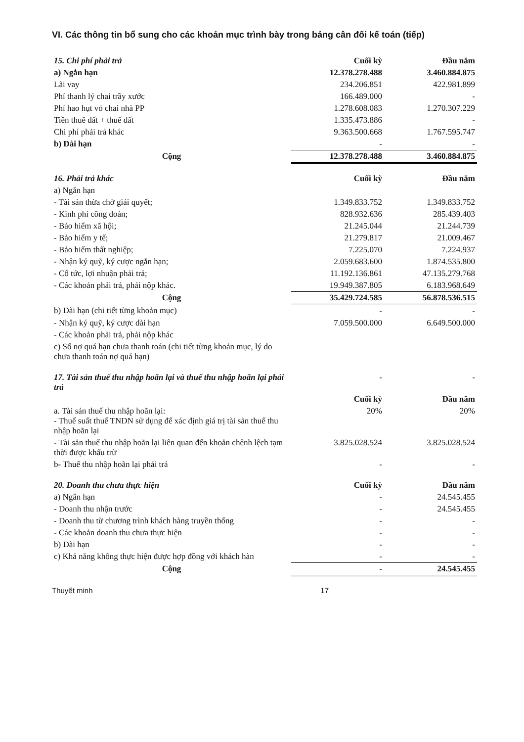VI. Các thông tin bổ sung cho các khoản mục trình bày trong bảng cân đối kế toán (tiếp)
| 15. Chi phí phải trả | Cuối kỳ | Đầu năm |
| a) Ngắn hạn | 12.378.278.488 | 3.460.884.875 |
| Lãi vay | 234.206.851 | 422.981.899 |
| Phí thanh lý chai trầy xước | 166.489.000 | - |
| Phí hao hụt vỏ chai nhà PP | 1.278.608.083 | 1.270.307.229 |
| Tiền thuê đất + thuế đất | 1.335.473.886 | - |
| Chi phí phải trả khác | 9.363.500.668 | 1.767.595.747 |
| b) Dài hạn | - | - |
| Cộng | 12.378.278.488 | 3.460.884.875 |
| 16. Phải trả khác | Cuối kỳ | Đầu năm |
| a) Ngắn hạn | | |
| - Tài sản thừa chờ giải quyết; | 1.349.833.752 | 1.349.833.752 |
| - Kinh phí công đoàn; | 828.932.636 | 285.439.403 |
| - Bảo hiểm xã hội; | 21.245.044 | 21.244.739 |
| - Bảo hiểm y tế; | 21.279.817 | 21.009.467 |
| - Bảo hiểm thất nghiệp; | 7.225.070 | 7.224.937 |
| - Nhận ký quỹ, ký cược ngắn hạn; | 2.059.683.600 | 1.874.535.800 |
| - Cổ tức, lợi nhuận phải trả; | 11.192.136.861 | 47.135.279.768 |
| - Các khoản phải trả, phải nộp khác. | 19.949.387.805 | 6.183.968.649 |
| Cộng | 35.429.724.585 | 56.878.536.515 |
| b) Dài hạn (chi tiết từng khoản mục) | - | - |
| - Nhận ký quỹ, ký cược dài hạn | 7.059.500.000 | 6.649.500.000 |
| - Các khoản phải trả, phải nộp khác | | |
| c) Số nợ quá hạn chưa thanh toán (chi tiết từng khoản mục, lý do chưa thanh toán nợ quá hạn) | | |
| 17. Tài sản thuế thu nhập hoãn lại và thuế thu nhập hoãn lại phải trả | - | - |
| | Cuối kỳ | Đầu năm |
| a. Tài sản thuế thu nhập hoãn lại: - Thuế suất thuế TNDN sử dụng để xác định giá trị tài sản thuế thu nhập hoãn lại | 20% | 20% |
| - Tài sản thuế thu nhập hoãn lại liên quan đến khoản chênh lệch tạm thời được khấu trừ | 3.825.028.524 | 3.825.028.524 |
| b- Thuế thu nhập hoãn lại phải trả | - | - |
| 20. Doanh thu chưa thực hiện | Cuối kỳ | Đầu năm |
| a) Ngắn hạn | - | 24.545.455 |
| - Doanh thu nhận trước | - | 24.545.455 |
| - Doanh thu từ chương trình khách hàng truyền thống | - | - |
| - Các khoản doanh thu chưa thực hiện | - | - |
| b) Dài hạn | - | - |
| c) Khả năng không thực hiện được hợp đồng với khách hàn | - | - |
| Cộng | - | 24.545.455 |
Thuyết minh 17